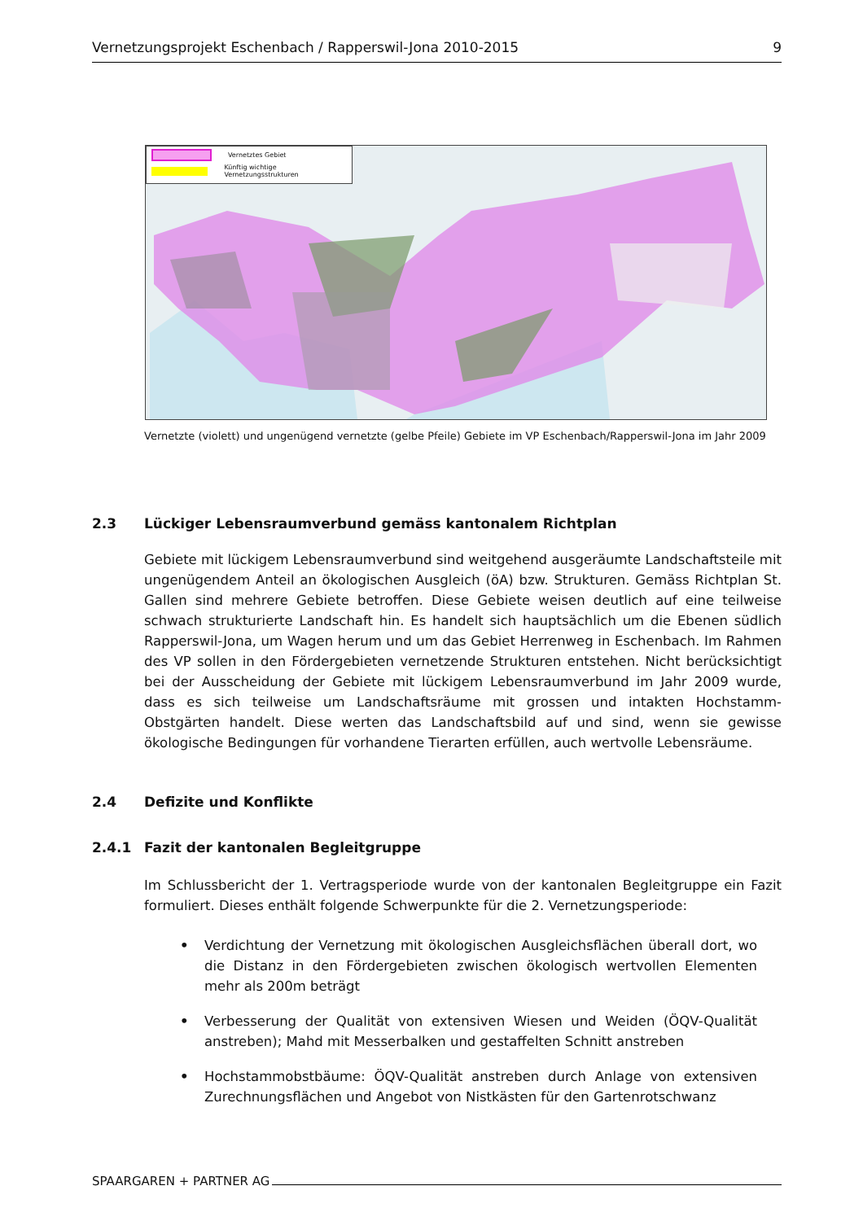Vernetzungsprojekt Eschenbach / Rapperswil-Jona 2010-2015 9
Vernetztes Gebiet
Künftig wichtige Vernetzungsstrukturen
Vernetzte (violett) und ungenügend vernetzte (gelbe Pfeile) Gebiete im VP Eschenbach/Rapperswil-Jona im Jahr 2009
2.3 Lückiger Lebensraumverbund gemäss kantonalem Richtplan
Gebiete mit lückigem Lebensraumverbund sind weitgehend ausgeräumte Landschaftsteile mit ungenügendem Anteil an ökologischen Ausgleich (öA) bzw. Strukturen. Gemäss Richtplan St. Gallen sind mehrere Gebiete betroffen. Diese Gebiete weisen deutlich auf eine teilweise schwach strukturierte Landschaft hin. Es handelt sich hauptsächlich um die Ebenen südlich Rapperswil-Jona, um Wagen herum und um das Gebiet Herrenweg in Eschenbach. Im Rahmen des VP sollen in den Fördergebieten vernetzende Strukturen entstehen. Nicht berücksichtigt bei der Ausscheidung der Gebiete mit lückigem Lebensraumverbund im Jahr 2009 wurde, dass es sich teilweise um Landschaftsräume mit grossen und intakten Hochstamm-Obstgärten handelt. Diese werten das Landschaftsbild auf und sind, wenn sie gewisse ökologische Bedingungen für vorhandene Tierarten erfüllen, auch wertvolle Lebensräume.
2.4 Defizite und Konflikte
2.4.1 Fazit der kantonalen Begleitgruppe
Im Schlussbericht der 1. Vertragsperiode wurde von der kantonalen Begleitgruppe ein Fazit formuliert. Dieses enthält folgende Schwerpunkte für die 2. Vernetzungsperiode:
• Verdichtung der Vernetzung mit ökologischen Ausgleichsflächen überall dort, wo die Distanz in den Fördergebieten zwischen ökologisch wertvollen Elementen mehr als 200m beträgt
• Verbesserung der Qualität von extensiven Wiesen und Weiden (ÖQV-Qualität anstreben); Mahd mit Messerbalken und gestaffelten Schnitt anstreben
• Hochstammobstbäume: ÖQV-Qualität anstreben durch Anlage von extensiven Zurechnungsflächen und Angebot von Nistkästen für den Gartenrotschwanz
SPAARGAREN + PARTNER AG